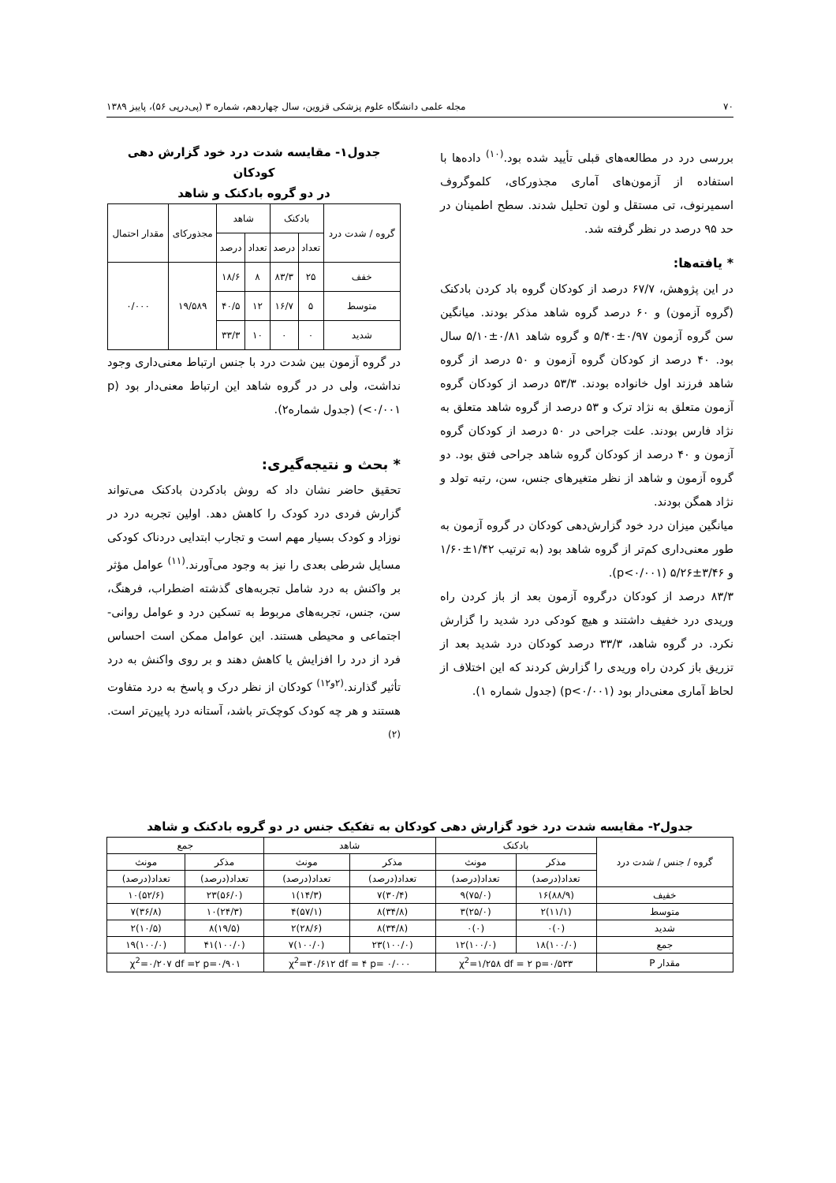۷۰ مجله علمی دانشگاه علوم پزشکی قزوین، سال چهاردهم، شماره ۳ (پی‌درپی ۵۶)، پاییز ۱۳۸۹
بررسی درد در مطالعه‌های قبلی تأیید شده بود.<sup>(۱۰)</sup> داده‌ها با استفاده از آزمون‌های آماری مجذورکای، کلموگروف اسمیرنوف، تی مستقل و لون تحلیل شدند. سطح اطمینان در حد ۹۵ درصد در نظر گرفته شد.
* یافته‌ها:
در این پژوهش، ۶۷/۷ درصد از کودکان گروه باد کردن بادکنک (گروه آزمون) و ۶۰ درصد گروه شاهد مذکر بودند. میانگین سن گروه آزمون ۰/۹۷±۵/۴۰ و گروه شاهد ۰/۸۱±۵/۱۰ سال بود. ۴۰ درصد از کودکان گروه آزمون و ۵۰ درصد از گروه شاهد فرزند اول خانواده بودند. ۵۳/۳ درصد از کودکان گروه آزمون متعلق به نژاد ترک و ۵۳ درصد از گروه شاهد متعلق به نژاد فارس بودند. علت جراحی در ۵۰ درصد از کودکان گروه آزمون و ۴۰ درصد از کودکان گروه شاهد جراحی فتق بود. دو گروه آزمون و شاهد از نظر متغیرهای جنس، سن، رتبه تولد و نژاد همگن بودند.
میانگین میزان درد خود گزارش‌دهی کودکان در گروه آزمون به طور معنی‌داری کم‌تر از گروه شاهد بود (به ترتیب ۱/۴۲±۱/۶۰ و ۳/۴۶±۵/۲۶ (p<۰/۰۰۱).
۸۳/۳ درصد از کودکان درگروه آزمون بعد از باز کردن راه وریدی درد خفیف داشتند و هیچ کودکی درد شدید را گزارش نکرد. در گروه شاهد، ۳۳/۳ درصد کودکان درد شدید بعد از تزریق باز کردن راه وریدی را گزارش کردند که این اختلاف از لحاظ آماری معنی‌دار بود (p<۰/۰۰۱) (جدول شماره ۱).
جدول۱- مقایسه شدت درد خود گزارش دهی کودکان
در دو گروه بادکنک و شاهد
| گروه / شدت درد | بادکنک | | شاهد | | مجذورکای | مقدار احتمال |
| --- | --- | --- | --- | --- | --- | --- |
| | تعداد | درصد | تعداد | درصد | | |
| خفف | ۲۵ | ۸۳/۳ | ۸ | ۱۸/۶ | ۱۹/۵۸۹ | ۰/۰۰۰ |
| متوسط | ۵ | ۱۶/۷ | ۱۲ | ۴۰/۵ | | |
| شدید | ۰ | ۰ | ۱۰ | ۳۳/۳ | | |
در گروه آزمون بین شدت درد با جنس ارتباط معنی‌داری وجود نداشت، ولی در در گروه شاهد این ارتباط معنی‌دار بود (p <۰/۰۰۱) (جدول شماره۲).
* بحث و نتیجه‌گیری:
تحقیق حاضر نشان داد که روش بادکردن بادکنک می‌تواند گزارش فردی درد کودک را کاهش دهد. اولین تجربه درد در نوزاد و کودک بسیار مهم است و تجارب ابتدایی دردناک کودکی مسایل شرطی بعدی را نیز به وجود می‌آورند.<sup>(۱۱)</sup> عوامل مؤثر بر واکنش به درد شامل تجربه‌های گذشته اضطراب، فرهنگ، سن، جنس، تجربه‌های مربوط به تسکین درد و عوامل روانی- اجتماعی و محیطی هستند. این عوامل ممکن است احساس فرد از درد را افزایش یا کاهش دهند و بر روی واکنش به درد تأثیر گذارند.<sup>(۲و۱۲)</sup> کودکان از نظر درک و پاسخ به درد متفاوت هستند و هر چه کودک کوچک‌تر باشد، آستانه درد پایین‌تر است.<sup>(۲)</sup>
جدول۲- مقایسه شدت درد خود گزارش دهی کودکان به تفکیک جنس در دو گروه بادکنک و شاهد
| گروه / جنس / شدت درد | بادکنک | | شاهد | | جمع | |
| --- | --- | --- | --- | --- | --- | --- |
| | مذکر | مونث | مذکر | مونث | مذکر | مونث |
| | تعداد(درصد) | تعداد(درصد) | تعداد(درصد) | تعداد(درصد) | تعداد(درصد) | تعداد(درصد) |
| خفیف | (۸۸/۹)۱۶ | (۷۵/۰)۹ | (۳۰/۴)۷ | (۱۴/۳)۱ | (۵۶/۰)۲۳ | (۵۲/۶)۱۰ |
| متوسط | (۱۱/۱)۲ | (۲۵/۰)۳ | (۳۴/۸)۸ | (۵۷/۱)۴ | (۲۴/۳)۱۰ | (۳۶/۸)۷ |
| شدید | (۰)۰ | (۰)۰ | (۳۴/۸)۸ | (۲۸/۶)۲ | (۱۹/۵)۸ | (۱۰/۵)۲ |
| جمع | (۱۰۰/۰)۱۸ | (۱۰۰/۰)۱۲ | (۱۰۰/۰)۲۳ | (۱۰۰/۰)۷ | (۱۰۰/۰)۴۱ | (۱۰۰/۰)۱۹ |
| مقدار P | χ<sup>2</sup>=۱/۲۵۸ df = ۲ p=۰/۵۳۳ | | χ<sup>2</sup>=۳۰/۶۱۲ df = ۴ p= ۰/۰۰۰ | | χ<sup>2</sup>=۰/۲۰۷ df =۲ p=۰/۹۰۱ | |